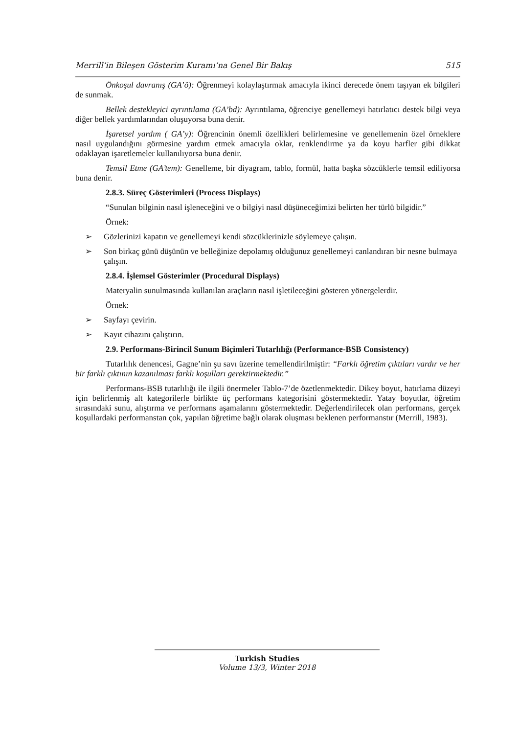Merrill’in Bileşen Gösterim Kuramı’na Genel Bir Bakış 515
Önkoşul davranış (GA’ö): Öğrenmeyi kolaylaştırmak amacıyla ikinci derecede önem taşıyan ek bilgileri de sunmak.
Bellek destekleyici ayrıntılama (GA’bd): Ayrıntılama, öğrenciye genellemeyi hatırlatıcı destek bilgi veya diğer bellek yardımlarından oluşuyorsa buna denir.
İşaretsel yardım ( GA’y): Öğrencinin önemli özellikleri belirlemesine ve genellemenin özel örneklere nasıl uygulandığını görmesine yardım etmek amacıyla oklar, renklendirme ya da koyu harfler gibi dikkat odaklayan işaretlemeler kullanılıyorsa buna denir.
Temsil Etme (GA’tem): Genelleme, bir diyagram, tablo, formül, hatta başka sözcüklerle temsil ediliyorsa buna denir.
2.8.3. Süreç Gösterimleri (Process Displays)
“Sunulan bilginin nasıl işleneceğini ve o bilgiyi nasıl düşüneceğimizi belirten her türlü bilgidir.”
Örnek:
➢ Gözlerinizi kapatın ve genellemeyi kendi sözcüklerinizle söylemeye çalışın.
➢ Son birkaç günü düşünün ve belleğinize depolamış olduğunuz genellemeyi canlandıran bir nesne bulmaya çalışın.
2.8.4. İşlemsel Gösterimler (Procedural Displays)
Materyalin sunulmasında kullanılan araçların nasıl işletileceğini gösteren yönergelerdir.
Örnek:
➢ Sayfayı çevirin.
➢ Kayıt cihazını çalıştırın.
2.9. Performans-Birincil Sunum Biçimleri Tutarlılığı (Performance-BSB Consistency)
Tutarlılık denencesi, Gagne’nin şu savı üzerine temellendirilmiştir: “Farklı öğretim çıktıları vardır ve her bir farklı çıktının kazanılması farklı koşulları gerektirmektedir.”
Performans-BSB tutarlılığı ile ilgili önermeler Tablo-7’de özetlenmektedir. Dikey boyut, hatırlama düzeyi için belirlenmiş alt kategorilerle birlikte üç performans kategorisini göstermektedir. Yatay boyutlar, öğretim sırasındaki sunu, alıştırma ve performans aşamalarını göstermektedir. Değerlendirilecek olan performans, gerçek koşullardaki performanstan çok, yapılan öğretime bağlı olarak oluşması beklenen performanstır (Merrill, 1983).
Turkish Studies
Volume 13/3, Winter 2018